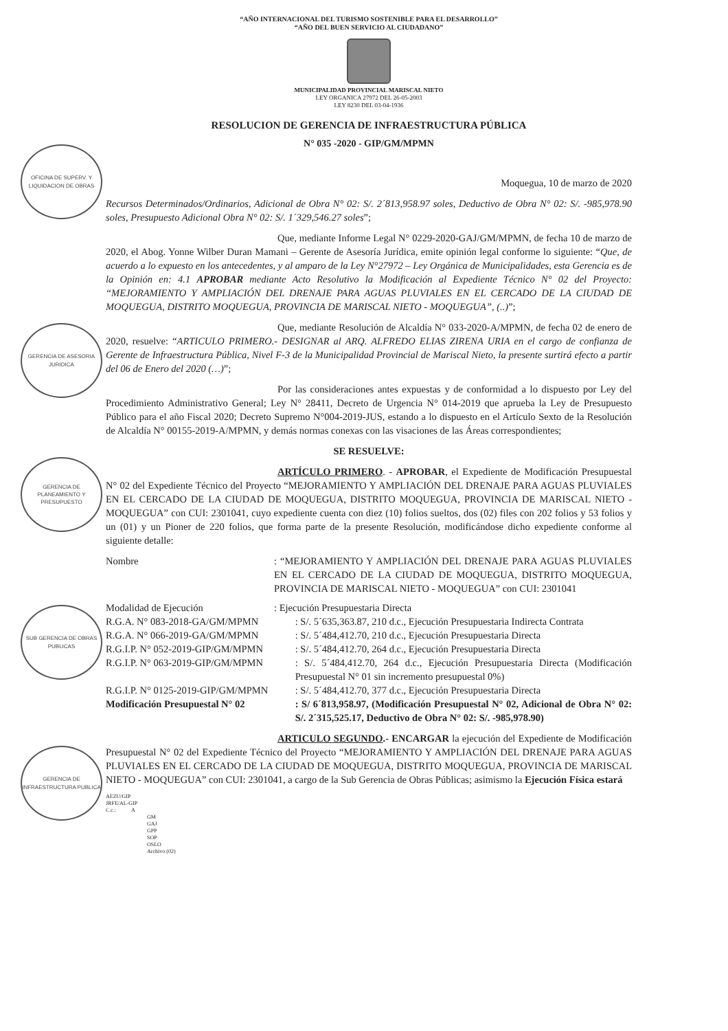OFICINA DE SUPERV. Y LIQUIDACION DE OBRAS
GERENCIA DE ASESORIA JURIDICA
GERENCIA DE PLANEAMIENTO Y PRESUPUESTO
SUB GERENCIA DE OBRAS PUBLICAS
GERENCIA DE INFRAESTRUCTURA PUBLICA
“AÑO INTERNACIONAL DEL TURISMO SOSTENIBLE PARA EL DESARROLLO”
“AÑO DEL BUEN SERVICIO AL CIUDADANO”
MUNICIPALIDAD PROVINCIAL MARISCAL NIETO
LEY ORGANICA 27972 DEL 26-05-2003
LEY 8230 DEL 03-04-1936
RESOLUCION DE GERENCIA DE INFRAESTRUCTURA PÚBLICA
N° 035 -2020 - GIP/GM/MPMN
Moquegua, 10 de marzo de 2020
Recursos Determinados/Ordinarios, Adicional de Obra N° 02: S/. 2´813,958.97 soles, Deductivo de Obra N° 02: S/. -985,978.90 soles, Presupuesto Adicional Obra N° 02: S/. 1´329,546.27 soles”;
Que, mediante Informe Legal N° 0229-2020-GAJ/GM/MPMN, de fecha 10 de marzo de 2020, el Abog. Yonne Wilber Duran Mamani – Gerente de Asesoría Jurídica, emite opinión legal conforme lo siguiente: “Que, de acuerdo a lo expuesto en los antecedentes, y al amparo de la Ley N°27972 – Ley Orgánica de Municipalidades, esta Gerencia es de la Opinión en: 4.1 APROBAR mediante Acto Resolutivo la Modificación al Expediente Técnico N° 02 del Proyecto: “MEJORAMIENTO Y AMPLIACIÓN DEL DRENAJE PARA AGUAS PLUVIALES EN EL CERCADO DE LA CIUDAD DE MOQUEGUA, DISTRITO MOQUEGUA, PROVINCIA DE MARISCAL NIETO - MOQUEGUA”, (..)”;
Que, mediante Resolución de Alcaldía N° 033-2020-A/MPMN, de fecha 02 de enero de 2020, resuelve: “ARTICULO PRIMERO.- DESIGNAR al ARQ. ALFREDO ELIAS ZIRENA URIA en el cargo de confianza de Gerente de Infraestructura Pública, Nivel F-3 de la Municipalidad Provincial de Mariscal Nieto, la presente surtirá efecto a partir del 06 de Enero del 2020 (…)”;
Por las consideraciones antes expuestas y de conformidad a lo dispuesto por Ley del Procedimiento Administrativo General; Ley N° 28411, Decreto de Urgencia N° 014-2019 que aprueba la Ley de Presupuesto Público para el año Fiscal 2020; Decreto Supremo N°004-2019-JUS, estando a lo dispuesto en el Artículo Sexto de la Resolución de Alcaldía N° 00155-2019-A/MPMN, y demás normas conexas con las visaciones de las Áreas correspondientes;
SE RESUELVE:
ARTÍCULO PRIMERO. - APROBAR, el Expediente de Modificación Presupuestal N° 02 del Expediente Técnico del Proyecto “MEJORAMIENTO Y AMPLIACIÓN DEL DRENAJE PARA AGUAS PLUVIALES EN EL CERCADO DE LA CIUDAD DE MOQUEGUA, DISTRITO MOQUEGUA, PROVINCIA DE MARISCAL NIETO - MOQUEGUA” con CUI: 2301041, cuyo expediente cuenta con diez (10) folios sueltos, dos (02) files con 202 folios y 53 folios y un (01) y un Pioner de 220 folios, que forma parte de la presente Resolución, modificándose dicho expediente conforme al siguiente detalle:
| Nombre | : “MEJORAMIENTO Y AMPLIACIÓN DEL DRENAJE PARA AGUAS PLUVIALES EN EL CERCADO DE LA CIUDAD DE MOQUEGUA, DISTRITO MOQUEGUA, PROVINCIA DE MARISCAL NIETO - MOQUEGUA” con CUI: 2301041 | |
| Modalidad de Ejecución | : Ejecución Presupuestaria Directa | |
| R.G.A. N° 083-2018-GA/GM/MPMN | | : S/. 5´635,363.87, 210 d.c., Ejecución Presupuestaria Indirecta Contrata |
| R.G.A. N° 066-2019-GA/GM/MPMN | | : S/. 5´484,412.70, 210 d.c., Ejecución Presupuestaria Directa |
| R.G.I.P. N° 052-2019-GIP/GM/MPMN | | : S/. 5´484,412.70, 264 d.c., Ejecución Presupuestaria Directa |
| R.G.I.P. N° 063-2019-GIP/GM/MPMN | | : S/. 5´484,412.70, 264 d.c., Ejecución Presupuestaria Directa (Modificación Presupuestal N° 01 sin incremento presupuestal 0%) |
| R.G.I.P. N° 0125-2019-GIP/GM/MPMN | | : S/. 5´484,412.70, 377 d.c., Ejecución Presupuestaria Directa |
| Modificación Presupuestal N° 02 | | : S/ 6´813,958.97, (Modificación Presupuestal N° 02, Adicional de Obra N° 02: S/. 2´315,525.17, Deductivo de Obra N° 02: S/. -985,978.90) |
ARTICULO SEGUNDO.- ENCARGAR la ejecución del Expediente de Modificación Presupuestal N° 02 del Expediente Técnico del Proyecto “MEJORAMIENTO Y AMPLIACIÓN DEL DRENAJE PARA AGUAS PLUVIALES EN EL CERCADO DE LA CIUDAD DE MOQUEGUA, DISTRITO MOQUEGUA, PROVINCIA DE MARISCAL NIETO - MOQUEGUA” con CUI: 2301041, a cargo de la Sub Gerencia de Obras Públicas; asimismo la Ejecución Física estará
AEZU/GIP
JRFE/AL-GIP
C.c.: A
GM
GAJ
GPP
SOP
OSLO
Archivo (02)